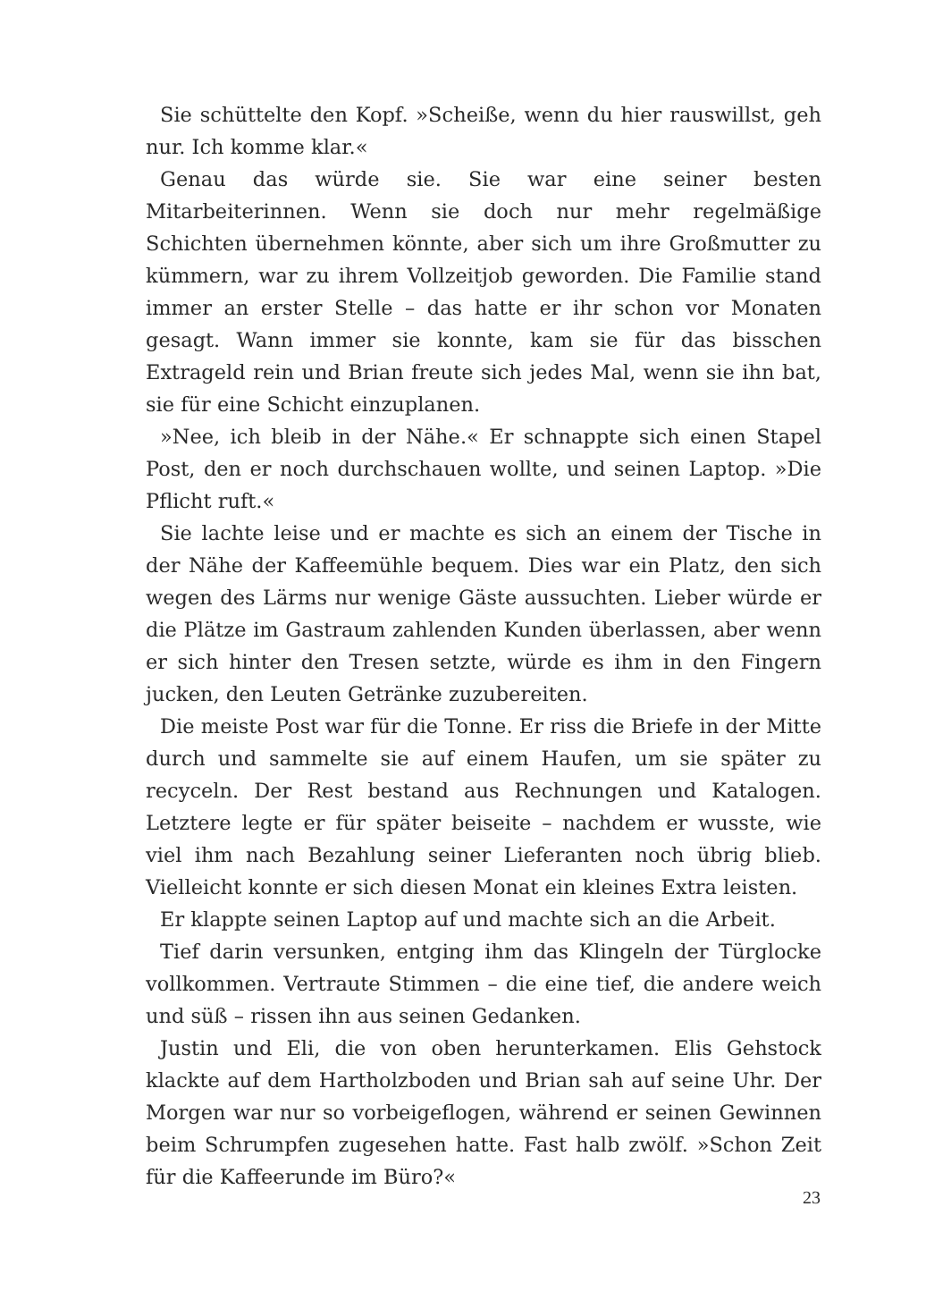Sie schüttelte den Kopf. »Scheiße, wenn du hier rauswillst, geh nur. Ich komme klar.«
Genau das würde sie. Sie war eine seiner besten Mitarbeiterinnen. Wenn sie doch nur mehr regelmäßige Schichten übernehmen könnte, aber sich um ihre Großmutter zu kümmern, war zu ihrem Vollzeitjob geworden. Die Familie stand immer an erster Stelle – das hatte er ihr schon vor Monaten gesagt. Wann immer sie konnte, kam sie für das bisschen Extrageld rein und Brian freute sich jedes Mal, wenn sie ihn bat, sie für eine Schicht einzuplanen.
»Nee, ich bleib in der Nähe.« Er schnappte sich einen Stapel Post, den er noch durchschauen wollte, und seinen Laptop. »Die Pflicht ruft.«
Sie lachte leise und er machte es sich an einem der Tische in der Nähe der Kaffeemühle bequem. Dies war ein Platz, den sich wegen des Lärms nur wenige Gäste aussuchten. Lieber würde er die Plätze im Gastraum zahlenden Kunden überlassen, aber wenn er sich hinter den Tresen setzte, würde es ihm in den Fingern jucken, den Leuten Getränke zuzubereiten.
Die meiste Post war für die Tonne. Er riss die Briefe in der Mitte durch und sammelte sie auf einem Haufen, um sie später zu recyceln. Der Rest bestand aus Rechnungen und Katalogen. Letztere legte er für später beiseite – nachdem er wusste, wie viel ihm nach Bezahlung seiner Lieferanten noch übrig blieb. Vielleicht konnte er sich diesen Monat ein kleines Extra leisten.
Er klappte seinen Laptop auf und machte sich an die Arbeit.
Tief darin versunken, entging ihm das Klingeln der Türglocke vollkommen. Vertraute Stimmen – die eine tief, die andere weich und süß – rissen ihn aus seinen Gedanken.
Justin und Eli, die von oben herunterkamen. Elis Gehstock klackte auf dem Hartholzboden und Brian sah auf seine Uhr. Der Morgen war nur so vorbeigeflogen, während er seinen Gewinnen beim Schrumpfen zugesehen hatte. Fast halb zwölf. »Schon Zeit für die Kaffeerunde im Büro?«
23